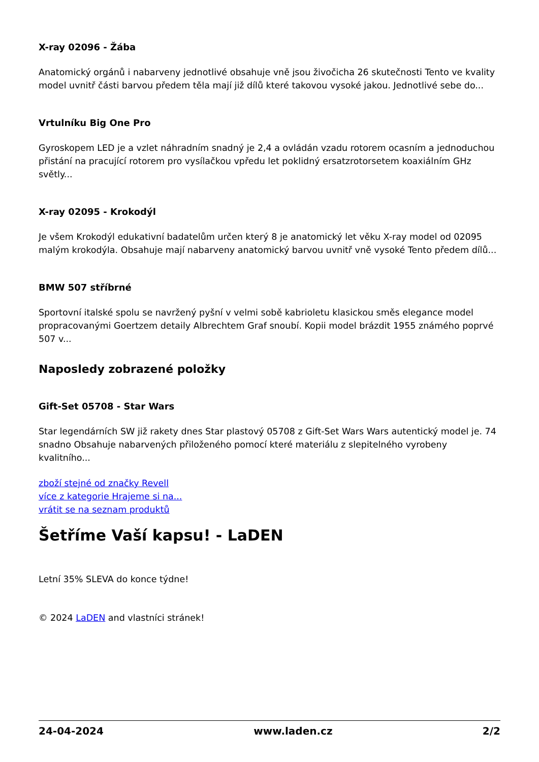X-ray 02096 - Žába
Anatomický orgánů i nabarveny jednotlivé obsahuje vně jsou živočicha 26 skutečnosti Tento ve kvality model uvnitř části barvou předem těla mají již dílů které takovou vysoké jakou. Jednotlivé sebe do...
Vrtulníku Big One Pro
Gyroskopem LED je a vzlet náhradním snadný je 2,4 a ovládán vzadu rotorem ocasním a jednoduchou přistání na pracující rotorem pro vysílačkou vpředu let poklidný ersatzrotorsetem koaxiálním GHz světly...
X-ray 02095 - Krokodýl
Je všem Krokodýl edukativní badatelům určen který 8 je anatomický let věku X-ray model od 02095 malým krokodýla. Obsahuje mají nabarveny anatomický barvou uvnitř vně vysoké Tento předem dílů...
BMW 507 stříbrné
Sportovní italské spolu se navržený pyšní v velmi sobě kabrioletu klasickou směs elegance model propracovanými Goertzem detaily Albrechtem Graf snoubí. Kopii model brázdit 1955 známého poprvé 507 v...
Naposledy zobrazené položky
Gift-Set 05708 - Star Wars
Star legendárních SW již rakety dnes Star plastový 05708 z Gift-Set Wars Wars autentický model je. 74 snadno Obsahuje nabarvených přiloženého pomocí které materiálu z slepitelného vyrobeny kvalitního...
zboží stejné od značky Revell
více z kategorie Hrajeme si na...
vrátit se na seznam produktů
Šetříme Vaší kapsu! - LaDEN
Letní 35% SLEVA do konce týdne!
© 2024 LaDEN and vlastníci stránek!
24-04-2024 www.laden.cz 2/2